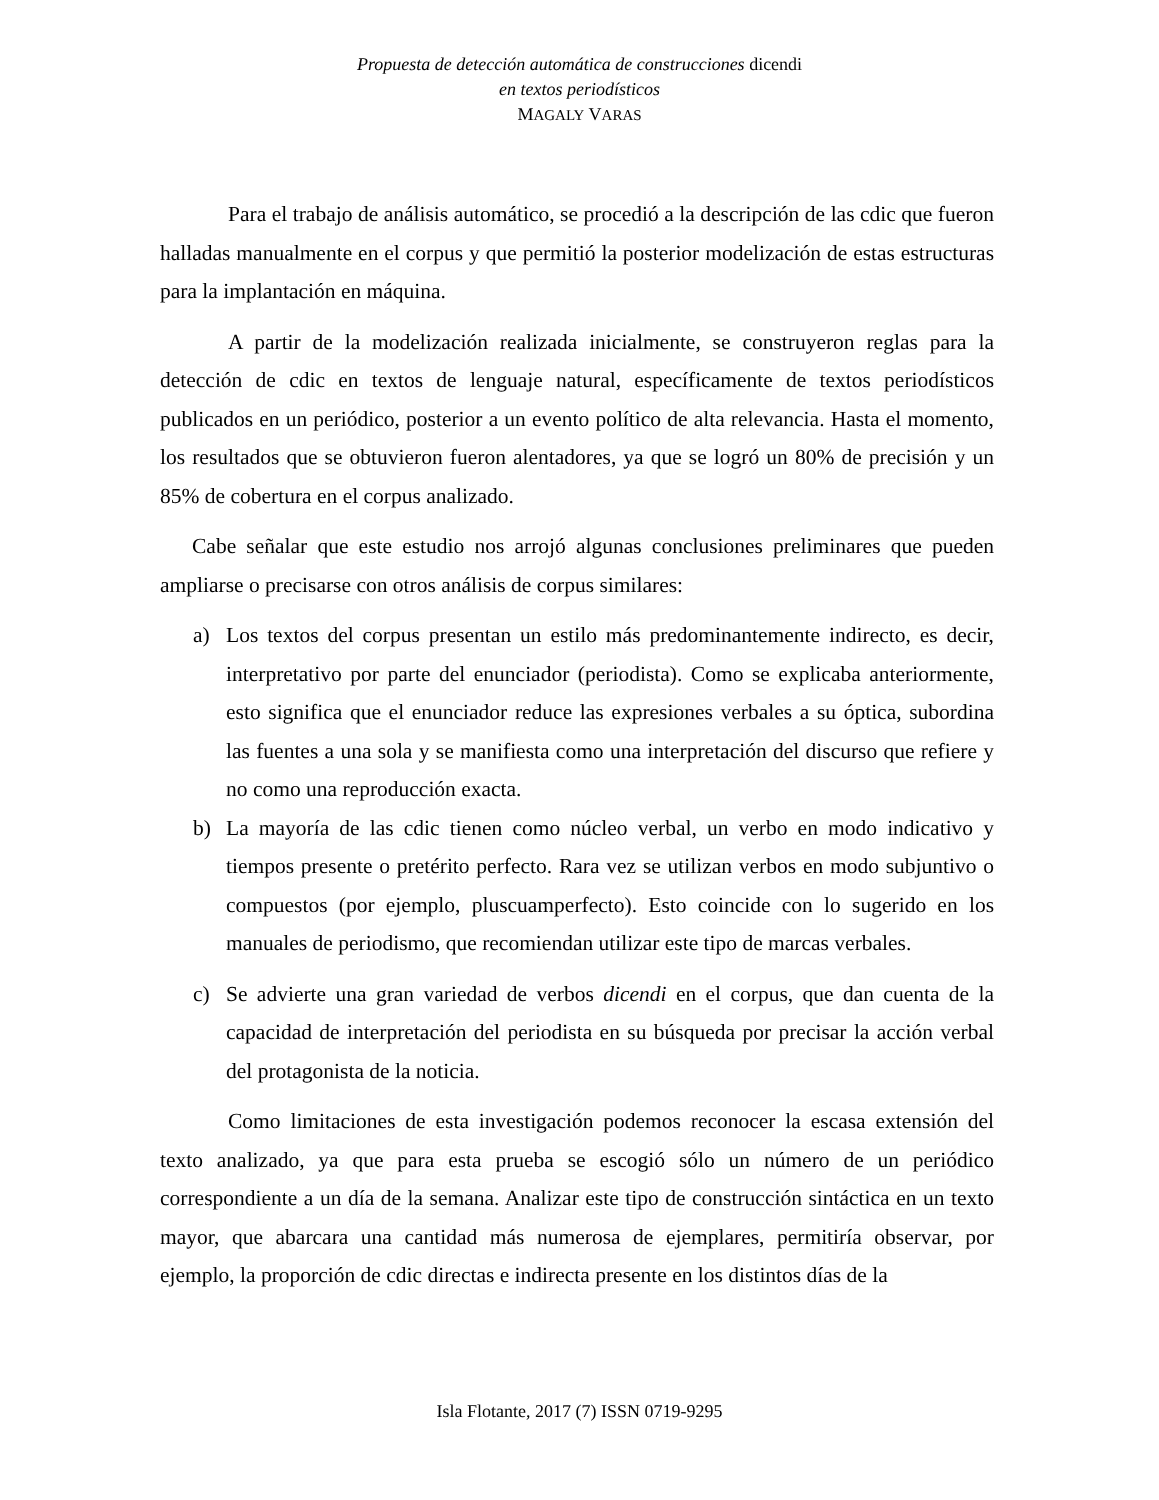Propuesta de detección automática de construcciones dicendi
en textos periodísticos
MAGALY VARAS
Para el trabajo de análisis automático, se procedió a la descripción de las cdic que fueron halladas manualmente en el corpus y que permitió la posterior modelización de estas estructuras para la implantación en máquina.
A partir de la modelización realizada inicialmente, se construyeron reglas para la detección de cdic en textos de lenguaje natural, específicamente de textos periodísticos publicados en un periódico, posterior a un evento político de alta relevancia. Hasta el momento, los resultados que se obtuvieron fueron alentadores, ya que se logró un 80% de precisión y un 85% de cobertura en el corpus analizado.
Cabe señalar que este estudio nos arrojó algunas conclusiones preliminares que pueden ampliarse o precisarse con otros análisis de corpus similares:
a) Los textos del corpus presentan un estilo más predominantemente indirecto, es decir, interpretativo por parte del enunciador (periodista). Como se explicaba anteriormente, esto significa que el enunciador reduce las expresiones verbales a su óptica, subordina las fuentes a una sola y se manifiesta como una interpretación del discurso que refiere y no como una reproducción exacta.
b) La mayoría de las cdic tienen como núcleo verbal, un verbo en modo indicativo y tiempos presente o pretérito perfecto. Rara vez se utilizan verbos en modo subjuntivo o compuestos (por ejemplo, pluscuamperfecto). Esto coincide con lo sugerido en los manuales de periodismo, que recomiendan utilizar este tipo de marcas verbales.
c) Se advierte una gran variedad de verbos dicendi en el corpus, que dan cuenta de la capacidad de interpretación del periodista en su búsqueda por precisar la acción verbal del protagonista de la noticia.
Como limitaciones de esta investigación podemos reconocer la escasa extensión del texto analizado, ya que para esta prueba se escogió sólo un número de un periódico correspondiente a un día de la semana. Analizar este tipo de construcción sintáctica en un texto mayor, que abarcara una cantidad más numerosa de ejemplares, permitiría observar, por ejemplo, la proporción de cdic directas e indirecta presente en los distintos días de la
Isla Flotante, 2017 (7) ISSN 0719-9295